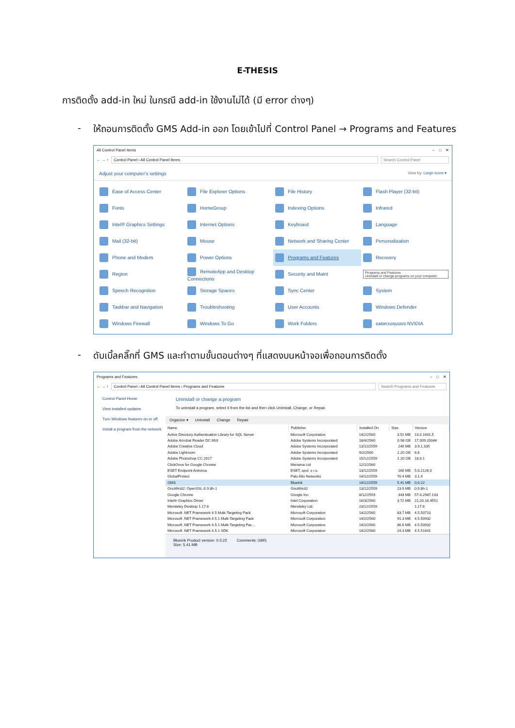E-THESIS
การติดตั้ง add-in ใหม่ ในกรณี add-in ใช้งานไม่ได้ (มี error ต่างๆ)
- ให้ถอนการติดตั้ง GMS Add-in ออก โดยเข้าไปที่ Control Panel → Programs and Features
All Control Panel Items – □ ✕
← → ↑
Control Panel › All Control Panel Items
Search Control Panel
Adjust your computer's settings View by: Large icons ▾
| Ease of Access Center | File Explorer Options | File History | Flash Player (32-bit) |
| Fonts | HomeGroup | Indexing Options | Infrared |
| Intel® Graphics Settings | Internet Options | Keyboard | Language |
| Mail (32-bit) | Mouse | Network and Sharing Center | Personalization |
| Phone and Modem | Power Options | Programs and Features | Recovery |
| Region | RemoteApp and Desktop Connections | Security and Maint | Programs and Features Uninstall or change programs on your computer. |
| Speech Recognition | Storage Spaces | Sync Center | System |
| Taskbar and Navigation | Troubleshooting | User Accounts | Windows Defender |
| Windows Firewall | Windows To Go | Work Folders | แผงควบคุมของ NVIDIA |
- ดับเบิ้ลคลิ๊กที่ GMS และทำตามขั้นตอนต่างๆ ที่แสดงบนหน้าจอเพื่อถอนการติดตั้ง
Programs and Features – □ ✕
← → ↑
Control Panel › All Control Panel Items › Programs and Features
Search Programs and Features
Control Panel Home
View installed updates
Turn Windows features on or off
Install a program from the network
Uninstall or change a program
To uninstall a program, select it from the list and then click Uninstall, Change, or Repair.
Organize ▾ Uninstall Change Repair
| Name | Publisher | Installed On | Size | Version |
| --- | --- | --- | --- | --- |
| Active Directory Authentication Library for SQL Server | Microsoft Corporation | 14/2/2560 | 3.51 MB | 13.0.1601.5 |
| Adobe Acrobat Reader DC MUI | Adobe Systems Incorporated | 18/4/2560 | 0.98 GB | 17.009.20044 |
| Adobe Creative Cloud | Adobe Systems Incorporated | 13/12/2559 | 240 MB | 3.9.1.335 |
| Adobe Lightroom | Adobe Systems Incorporated | 9/2/2560 | 1.20 GB | 6.8 |
| Adobe Photoshop CC 2017 | Adobe Systems Incorporated | 15/12/2559 | 1.20 GB | 18.0.1 |
| ClickOnce for Google Chrome | Menarva Ltd | 12/1/2560 | | |
| ESET Endpoint Antivirus | ESET, spol. s r.o. | 13/12/2559 | 160 MB | 5.0.2126.0 |
| GlobalProtect | Palo Alto Networks | 14/12/2559 | 70.4 MB | 3.1.4 |
| GMS | Blueink | 14/12/2559 | 5.41 MB | 0.0.22 |
| GnuWin32: OpenSSL-0.9.8h-1 | GnuWin32 | 13/12/2559 | 23.9 MB | 0.9.8h-1 |
| Google Chrome | Google Inc. | 8/12/2559 | 343 MB | 57.0.2987.133 |
| Intel® Graphics Driver | Intel Corporation | 16/3/2560 | 3.72 MB | 21.20.16.4551 |
| Mendeley Desktop 1.17.6 | Mendeley Ltd. | 23/12/2559 | | 1.17.6 |
| Microsoft .NET Framework 4.5 Multi-Targeting Pack | Microsoft Corporation | 14/2/2560 | 83.7 MB | 4.5.50710 |
| Microsoft .NET Framework 4.5.1 Multi-Targeting Pack | Microsoft Corporation | 14/2/2560 | 91.3 MB | 4.5.50932 |
| Microsoft .NET Framework 4.5.1 Multi-Targeting Pac... | Microsoft Corporation | 14/2/2560 | 86.6 MB | 4.5.50932 |
| Microsoft .NET Framework 4.5.1 SDK | Microsoft Corporation | 14/2/2560 | 24.3 MB | 4.5.51641 |
Blueink Product version: 0.0.22
Size: 5.41 MB Comments: GMS